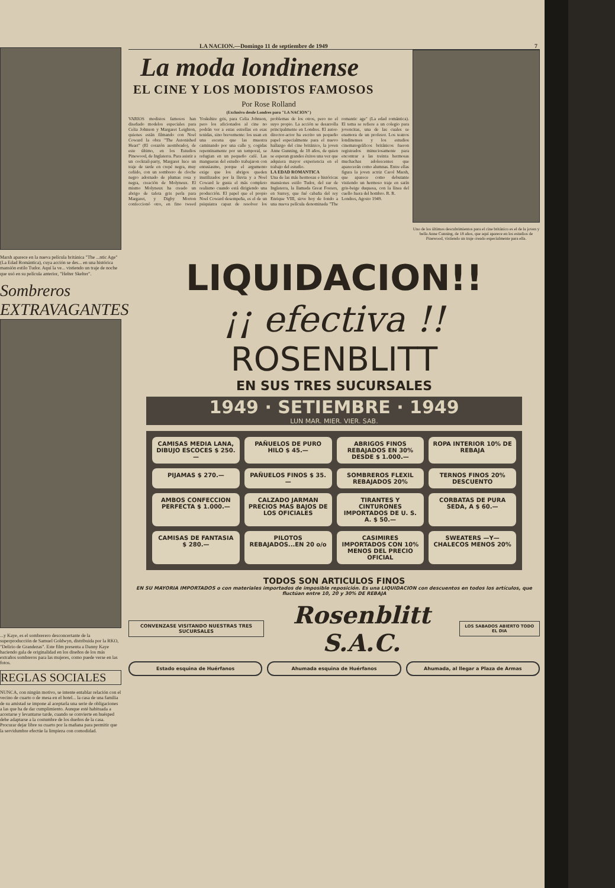Marsh aparece en la nueva película británica "The ...ntic Age" (La Edad Romántica), cuya acción se des... en una histórica mansión estilo Tudor. Aquí la ve... vistiendo un traje de noche que usó en su película anterior, "Helter Skelter".
Sombreros EXTRAVAGANTES
...y Kaye, es el sombrerero desconcertante de la superproducción de Samuel Goldwyn, distribuida por la RKO, "Delirio de Grandezas". Este film presenta a Danny Kaye haciendo gala de originalidad en los diseños de los más extraños sombreros para las mujeres, como puede verse en las fotos.
REGLAS SOCIALES
NUNCA, con ningún motivo, se intente entablar relación con el vecino de cuarto o de mesa en el hotel... la casa de una familia de su amistad se impone al aceptarla una serie de obligaciones a las que ha de dar cumplimiento. Aunque esté habituada a acostarse y levantarse tarde, cuando se convierte en huésped debe adaptarse a la costumbre de los dueños de la casa. Procurar dejar libre su cuarto por la mañana para permitir que la servidumbre efectúe la limpieza con comodidad.
LA NACION.—Domingo 11 de septiembre de 1949 7
La moda londinense
EL CINE Y LOS MODISTOS FAMOSOS
Por Rose Rolland
(Exclusivo desde Londres para "LA NACION")
VARIOS modistos famosos han diseñado modelos especiales para Celia Johnson y Margaret Leighton, quienes están filmando con Noel Coward la obra "The Astonished Heart" (El corazón asombrado), de este último, en los Estudios Pinewood, de Inglaterra. Para asistir a un cocktail-party, Margaret luce un traje de tarde en crepé negra, muy ceñido, con un sombrero de cloche negro adornado de plumas rosa y negra, creación de Molyneux. El mismo Molyneux ha creado un abrigo de tafeta gris perla para Margaret, y Digby Morton confeccionó otro, en fino tweed Yoskshire gris, para Celia Johnson, pero los aficionados al cine no podrán ver a estas estrellas en esas tenidas, sino brevemente: los usan en una escena que las muestra caminando por una calle y, cogidas repentinamente por un temporal, se refugian en un pequeño café. Las mangueras del estudio trabajaron con entusiasmo, porque el argumento exige que los abrigos queden inutilizados por la lluvia y a Noel Coward le gusta el más completo realismo cuando está dirigiendo una producción. El papel que el propio Noel Coward desempeña, es el de un psiquiatra capaz de resolver los problemas de los otros, pero no el suyo propio. La acción se desarrolla principalmente en Londres. El autor-director-actor ha escrito un pequeño papel especialmente para el nuevo hallazgo del cine británico, la joven Anne Gunning, de 18 años, de quien se esperan grandes éxitos una vez que adquiera mayor experiencia en el trabajo del estudio.
LA EDAD ROMANTICA
Una de las más hermosas e históricas mansiones estilo Tudor, del sur de Inglaterra, la llamada Great Fosters, en Surrey, que fué cabaña del rey Enrique VIII, sirve hoy de fondo a una nueva película denominada "The romantic age" (La edad romántica). El tema se refiere a un colegio para jovencitas, una de las cuales se enamora de un profesor. Los teatros londinenses y los estudios cinematográficos británicos fueron registrados minuciosamente para encontrar a las treinta hermosas muchachas adolescentes que aparecerán como alumnas. Entre ellas figura la joven actriz Carol Marsh, que aparece como debutante vistiendo un hermoso traje en satín gris-beige duquesa, con la línea del cuello fuera del hombro. R. R.
Londres, Agosto 1949.
Uno de los últimos descubrimientos para el cine británico es el de la joven y bella Anne Cunning, de 18 años, que aquí aparece en los estudios de Pinewood, vistiendo un traje creado especialmente para ella.
LIQUIDACION!!
¡¡ efectiva !!
ROSENBLITT
EN SUS TRES SUCURSALES
1949 · SETIEMBRE · 1949
LUN MAR. MIER. VIER. SAB.
CAMISAS MEDIA LANA, DIBUJO ESCOCES $ 250.—
PAÑUELOS DE PURO HILO $ 45.—
ABRIGOS FINOS REBAJADOS EN 30% DESDE $ 1.000.—
ROPA INTERIOR 10% DE REBAJA
PIJAMAS $ 270.—
PAÑUELOS FINOS $ 35.—
SOMBREROS FLEXIL REBAJADOS 20%
TERNOS FINOS 20% DESCUENTO
AMBOS CONFECCION PERFECTA $ 1.000.—
CALZADO JARMAN PRECIOS MAS BAJOS DE LOS OFICIALES
TIRANTES Y CINTURONES IMPORTADOS DE U. S. A. $ 50.—
CORBATAS DE PURA SEDA, A $ 60.—
CAMISAS DE FANTASIA $ 280.—
PILOTOS REBAJADOS...EN 20 o/o
CASIMIRES IMPORTADOS CON 10% MENOS DEL PRECIO OFICIAL
SWEATERS —Y— CHALECOS MENOS 20%
TODOS SON ARTICULOS FINOS
EN SU MAYORIA IMPORTADOS o con materiales importados de imposible reposición. Es una LIQUIDACION con descuentos en todos los artículos, que fluctúan entre 10, 20 y 30% DE REBAJA
CONVENZASE VISITANDO NUESTRAS TRES SUCURSALES
Rosenblitt S.A.C.
LOS SABADOS ABIERTO TODO EL DIA
Estado esquina de Huérfanos Ahumada esquina de Huérfanos Ahumada, al llegar a Plaza de Armas